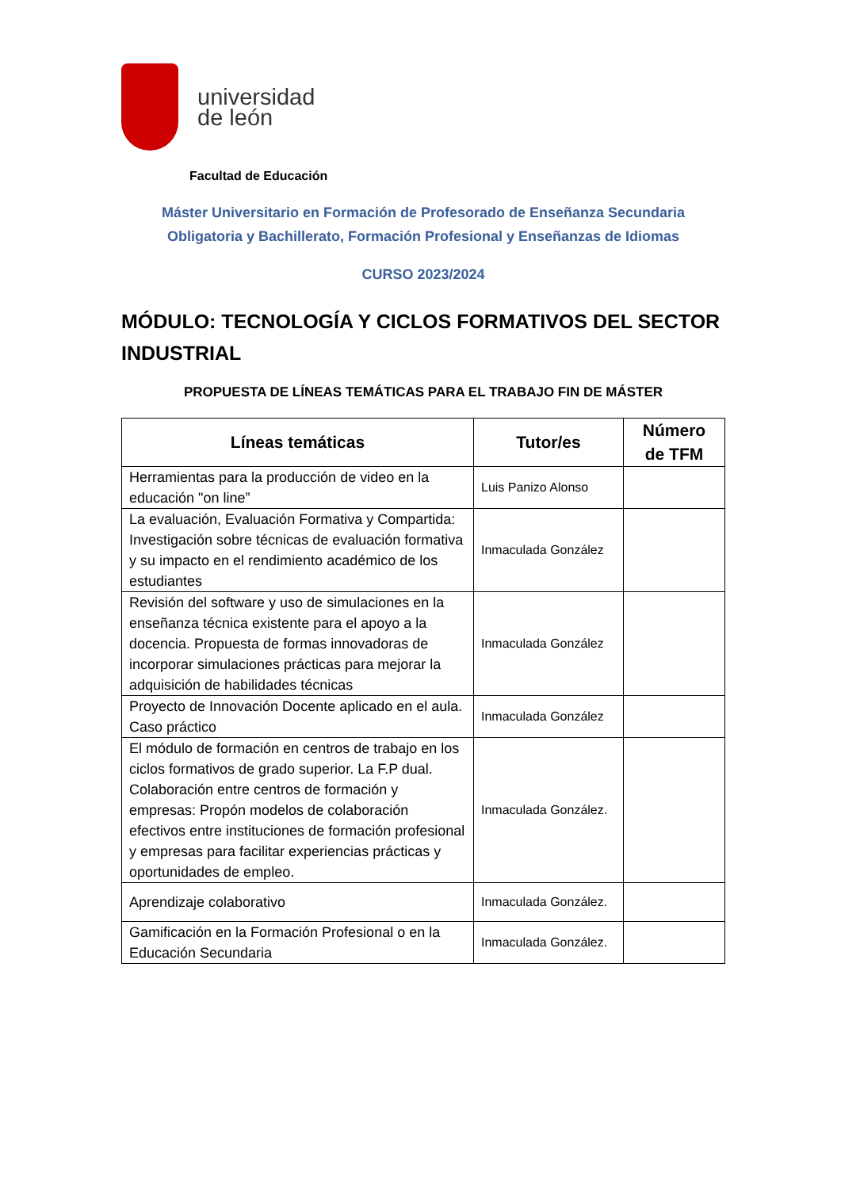universidad
de león
Facultad de Educación
Máster Universitario en Formación de Profesorado de Enseñanza Secundaria
Obligatoria y Bachillerato, Formación Profesional y Enseñanzas de Idiomas
CURSO 2023/2024
MÓDULO: TECNOLOGÍA Y CICLOS FORMATIVOS DEL SECTOR INDUSTRIAL
PROPUESTA DE LÍNEAS TEMÁTICAS PARA EL TRABAJO FIN DE MÁSTER
| Líneas temáticas | Tutor/es | Número de TFM |
| --- | --- | --- |
| Herramientas para la producción de video en la educación "on line” | Luis Panizo Alonso | |
| La evaluación, Evaluación Formativa y Compartida: Investigación sobre técnicas de evaluación formativa y su impacto en el rendimiento académico de los estudiantes | Inmaculada González | |
| Revisión del software y uso de simulaciones en la enseñanza técnica existente para el apoyo a la docencia. Propuesta de formas innovadoras de incorporar simulaciones prácticas para mejorar la adquisición de habilidades técnicas | Inmaculada González | |
| Proyecto de Innovación Docente aplicado en el aula. Caso práctico | Inmaculada González | |
| El módulo de formación en centros de trabajo en los ciclos formativos de grado superior. La F.P dual. Colaboración entre centros de formación y empresas: Propón modelos de colaboración efectivos entre instituciones de formación profesional y empresas para facilitar experiencias prácticas y oportunidades de empleo. | Inmaculada González. | |
| Aprendizaje colaborativo | Inmaculada González. | |
| Gamificación en la Formación Profesional o en la Educación Secundaria | Inmaculada González. | |